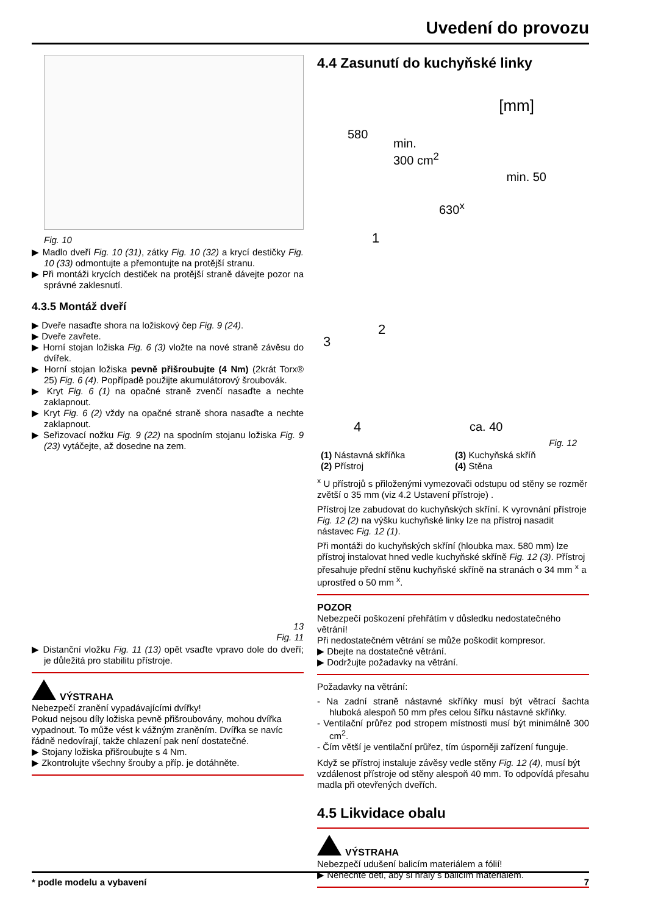Uvedení do provozu
Fig. 10
▶ Madlo dveří Fig. 10 (31), zátky Fig. 10 (32) a krycí destičky Fig. 10 (33) odmontujte a přemontujte na protější stranu.
▶ Při montáži krycích destiček na protější straně dávejte pozor na správné zaklesnutí.
4.3.5 Montáž dveří
▶ Dveře nasaďte shora na ložiskový čep Fig. 9 (24).
▶ Dveře zavřete.
▶ Horní stojan ložiska Fig. 6 (3) vložte na nové straně závěsu do dvířek.
▶ Horní stojan ložiska pevně přišroubujte (4 Nm) (2krát Torx® 25) Fig. 6 (4). Popřípadě použijte akumulátorový šroubovák.
▶ Kryt Fig. 6 (1) na opačné straně zvenčí nasaďte a nechte zaklapnout.
▶ Kryt Fig. 6 (2) vždy na opačné straně shora nasaďte a nechte zaklapnout.
▶ Seřizovací nožku Fig. 9 (22) na spodním stojanu ložiska Fig. 9 (23) vytáčejte, až dosedne na zem.
13
Fig. 11
▶ Distanční vložku Fig. 11 (13) opět vsaďte vpravo dole do dveří; je důležitá pro stabilitu přístroje.
VÝSTRAHA
Nebezpečí zranění vypadávajícími dvířky!
Pokud nejsou díly ložiska pevně přišroubovány, mohou dvířka vypadnout. To může vést k vážným zraněním. Dvířka se navíc řádně nedovírají, takže chlazení pak není dostatečné.
▶ Stojany ložiska přišroubujte s 4 Nm.
▶ Zkontrolujte všechny šrouby a příp. je dotáhněte.
4.4 Zasunutí do kuchyňské linky
[mm]
580
min.
300 cm<sup>2</sup>
min. 50
630<sup>x</sup>
1
2
3
4 ca. 40
Fig. 12
(1) Nástavná skříňka (3) Kuchyňská skříň (2) Přístroj (4) Stěna
<sup>x</sup> U přístrojů s přiloženými vymezovači odstupu od stěny se rozměr zvětší o 35 mm (viz 4.2 Ustavení přístroje) .
Přístroj lze zabudovat do kuchyňských skříní. K vyrovnání přístroje Fig. 12 (2) na výšku kuchyňské linky lze na přístroj nasadit nástavec Fig. 12 (1).
Při montáži do kuchyňských skříní (hloubka max. 580 mm) lze přístroj instalovat hned vedle kuchyňské skříně Fig. 12 (3). Přístroj přesahuje přední stěnu kuchyňské skříně na stranách o 34 mm <sup>x</sup> a uprostřed o 50 mm <sup>x</sup>.
POZOR
Nebezpečí poškození přehřátím v důsledku nedostatečného větrání!
Při nedostatečném větrání se může poškodit kompresor.
▶ Dbejte na dostatečné větrání.
▶ Dodržujte požadavky na větrání.
Požadavky na větrání:
- Na zadní straně nástavné skříňky musí být větrací šachta hluboká alespoň 50 mm přes celou šířku nástavné skříňky.
- Ventilační průřez pod stropem místnosti musí být minimálně 300 cm<sup>2</sup>.
- Čím větší je ventilační průřez, tím úsporněji zařízení funguje.
Když se přístroj instaluje závěsy vedle stěny Fig. 12 (4), musí být vzdálenost přístroje od stěny alespoň 40 mm. To odpovídá přesahu madla při otevřených dveřích.
4.5 Likvidace obalu
VÝSTRAHA
Nebezpečí udušení balicím materiálem a fólií!
▶ Nenechte děti, aby si hrály s balicím materiálem.
* podle modelu a vybavení 7